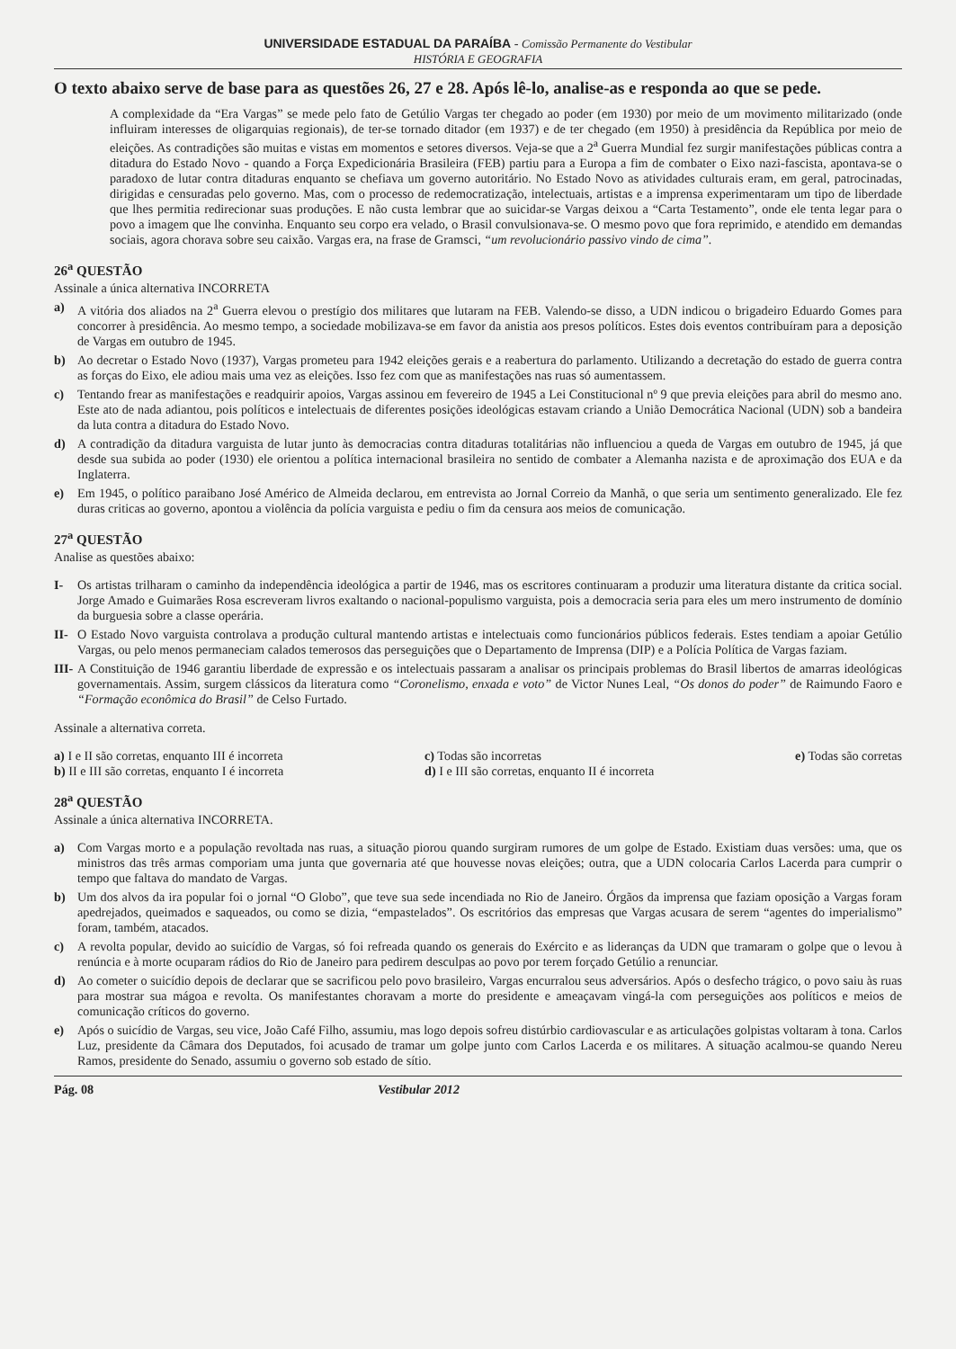UNIVERSIDADE ESTADUAL DA PARAÍBA - Comissão Permanente do Vestibular
HISTÓRIA E GEOGRAFIA
O texto abaixo serve de base para as questões 26, 27 e 28. Após lê-lo, analise-as e responda ao que se pede.
A complexidade da “Era Vargas” se mede pelo fato de Getúlio Vargas ter chegado ao poder (em 1930) por meio de um movimento militarizado (onde influiram interesses de oligarquias regionais), de ter-se tornado ditador (em 1937) e de ter chegado (em 1950) à presidência da República por meio de eleições. As contradições são muitas e vistas em momentos e setores diversos. Veja-se que a 2<sup>a</sup> Guerra Mundial fez surgir manifestações públicas contra a ditadura do Estado Novo - quando a Força Expedicionária Brasileira (FEB) partiu para a Europa a fim de combater o Eixo nazi-fascista, apontava-se o paradoxo de lutar contra ditaduras enquanto se chefiava um governo autoritário. No Estado Novo as atividades culturais eram, em geral, patrocinadas, dirigidas e censuradas pelo governo. Mas, com o processo de redemocratização, intelectuais, artistas e a imprensa experimentaram um tipo de liberdade que lhes permitia redirecionar suas produções. E não custa lembrar que ao suicidar-se Vargas deixou a “Carta Testamento”, onde ele tenta legar para o povo a imagem que lhe convinha. Enquanto seu corpo era velado, o Brasil convulsionava-se. O mesmo povo que fora reprimido, e atendido em demandas sociais, agora chorava sobre seu caixão. Vargas era, na frase de Gramsci, “um revolucionário passivo vindo de cima”.
26<sup>a</sup> QUESTÃO
Assinale a única alternativa INCORRETA
a) A vitória dos aliados na 2<sup>a</sup> Guerra elevou o prestígio dos militares que lutaram na FEB. Valendo-se disso, a UDN indicou o brigadeiro Eduardo Gomes para concorrer à presidência. Ao mesmo tempo, a sociedade mobilizava-se em favor da anistia aos presos políticos. Estes dois eventos contribuíram para a deposição de Vargas em outubro de 1945.
b) Ao decretar o Estado Novo (1937), Vargas prometeu para 1942 eleições gerais e a reabertura do parlamento. Utilizando a decretação do estado de guerra contra as forças do Eixo, ele adiou mais uma vez as eleições. Isso fez com que as manifestações nas ruas só aumentassem.
c) Tentando frear as manifestações e readquirir apoios, Vargas assinou em fevereiro de 1945 a Lei Constitucional nº 9 que previa eleições para abril do mesmo ano. Este ato de nada adiantou, pois políticos e intelectuais de diferentes posições ideológicas estavam criando a União Democrática Nacional (UDN) sob a bandeira da luta contra a ditadura do Estado Novo.
d) A contradição da ditadura varguista de lutar junto às democracias contra ditaduras totalitárias não influenciou a queda de Vargas em outubro de 1945, já que desde sua subida ao poder (1930) ele orientou a política internacional brasileira no sentido de combater a Alemanha nazista e de aproximação dos EUA e da Inglaterra.
e) Em 1945, o político paraibano José Américo de Almeida declarou, em entrevista ao Jornal Correio da Manhã, o que seria um sentimento generalizado. Ele fez duras criticas ao governo, apontou a violência da polícia varguista e pediu o fim da censura aos meios de comunicação.
27<sup>a</sup> QUESTÃO
Analise as questões abaixo:
I- Os artistas trilharam o caminho da independência ideológica a partir de 1946, mas os escritores continuaram a produzir uma literatura distante da critica social. Jorge Amado e Guimarães Rosa escreveram livros exaltando o nacional-populismo varguista, pois a democracia seria para eles um mero instrumento de domínio da burguesia sobre a classe operária.
II- O Estado Novo varguista controlava a produção cultural mantendo artistas e intelectuais como funcionários públicos federais. Estes tendiam a apoiar Getúlio Vargas, ou pelo menos permaneciam calados temerosos das perseguições que o Departamento de Imprensa (DIP) e a Polícia Política de Vargas faziam.
III- A Constituição de 1946 garantiu liberdade de expressão e os intelectuais passaram a analisar os principais problemas do Brasil libertos de amarras ideológicas governamentais. Assim, surgem clássicos da literatura como “Coronelismo, enxada e voto” de Victor Nunes Leal, “Os donos do poder” de Raimundo Faoro e “Formação econômica do Brasil” de Celso Furtado.
Assinale a alternativa correta.
a) I e II são corretas, enquanto III é incorreta
b) II e III são corretas, enquanto I é incorreta
c) Todas são incorretas
d) I e III são corretas, enquanto II é incorreta
e) Todas são corretas
28<sup>a</sup> QUESTÃO
Assinale a única alternativa INCORRETA.
a) Com Vargas morto e a população revoltada nas ruas, a situação piorou quando surgiram rumores de um golpe de Estado. Existiam duas versões: uma, que os ministros das três armas comporiam uma junta que governaria até que houvesse novas eleições; outra, que a UDN colocaria Carlos Lacerda para cumprir o tempo que faltava do mandato de Vargas.
b) Um dos alvos da ira popular foi o jornal “O Globo”, que teve sua sede incendiada no Rio de Janeiro. Órgãos da imprensa que faziam oposição a Vargas foram apedrejados, queimados e saqueados, ou como se dizia, “empastelados”. Os escritórios das empresas que Vargas acusara de serem “agentes do imperialismo” foram, também, atacados.
c) A revolta popular, devido ao suicídio de Vargas, só foi refreada quando os generais do Exército e as lideranças da UDN que tramaram o golpe que o levou à renúncia e à morte ocuparam rádios do Rio de Janeiro para pedirem desculpas ao povo por terem forçado Getúlio a renunciar.
d) Ao cometer o suicídio depois de declarar que se sacrificou pelo povo brasileiro, Vargas encurralou seus adversários. Após o desfecho trágico, o povo saiu às ruas para mostrar sua mágoa e revolta. Os manifestantes choravam a morte do presidente e ameaçavam vingá-la com perseguições aos políticos e meios de comunicação críticos do governo.
e) Após o suicídio de Vargas, seu vice, João Café Filho, assumiu, mas logo depois sofreu distúrbio cardiovascular e as articulações golpistas voltaram à tona. Carlos Luz, presidente da Câmara dos Deputados, foi acusado de tramar um golpe junto com Carlos Lacerda e os militares. A situação acalmou-se quando Nereu Ramos, presidente do Senado, assumiu o governo sob estado de sítio.
Pág. 08 Vestibular 2012